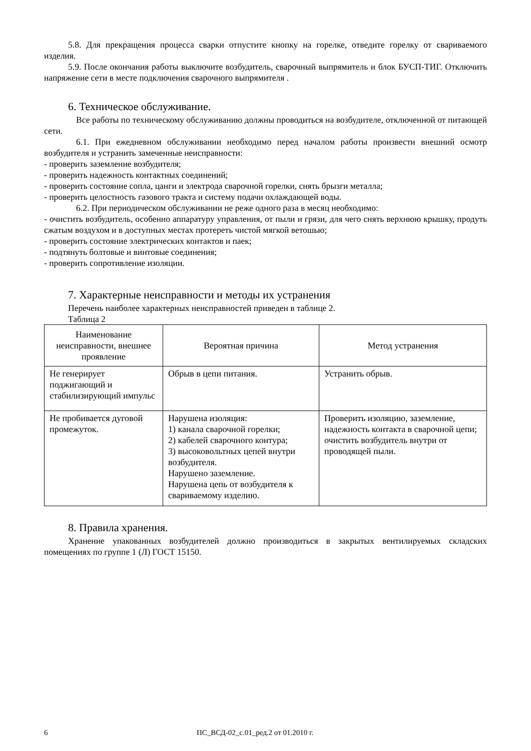5.8. Для прекращения процесса сварки отпустите кнопку на горелке, отведите горелку от свариваемого изделия.
5.9. После окончания работы выключите возбудитель, сварочный выпрямитель и блок БУСП-ТИГ. Отключить напряжение сети в месте подключения сварочного выпрямителя .
6. Техническое обслуживание.
Все работы по техническому обслуживанию должны проводиться на возбудителе, отключенной от питающей сети.
6.1. При ежедневном обслуживании необходимо перед началом работы произвести внешний осмотр возбудителя и устранить замеченные неисправности:
- проверить заземление возбудителя;
- проверить надежность контактных соединений;
- проверить состояние сопла, цанги и электрода сварочной горелки, снять брызги металла;
- проверить целостность газового тракта и систему подачи охлаждающей воды.
6.2. При периодическом обслуживании не реже одного раза в месяц необходимо:
- очистить возбудитель, особенно аппаратуру управления, от пыли и грязи, для чего снять верхнюю крышку, продуть сжатым воздухом и в доступных местах протереть чистой мягкой ветошью;
- проверить состояние электрических контактов и паек;
- подтянуть болтовые и винтовые соединения;
- проверить сопротивление изоляции.
7. Характерные неисправности и методы их устранения
Перечень наиболее характерных неисправностей приведен в таблице 2.
Таблица 2
| Наименование неисправности, внешнее проявление | Вероятная причина | Метод устранения |
| --- | --- | --- |
| Не генерирует поджигающий и стабилизирующий импульс | Обрыв в цепи питания. | Устранить обрыв. |
| Не пробивается дуговой промежуток. | Нарушена изоляция: 1) канала сварочной горелки; 2) кабелей сварочного контура; 3) высоковольтных цепей внутри возбудителя. Нарушено заземление. Нарушена цепь от возбудителя к свариваемому изделию. | Проверить изоляцию, заземление, надежность контакта в сварочной цепи; очистить возбудитель внутри от проводящей пыли. |
8. Правила хранения.
Хранение упакованных возбудителей должно производиться в закрытых вентилируемых складских помещениях по группе 1 (Л) ГОСТ 15150.
6 ПС_ВСД-02_с.01_ред.2 от 01.2010 г.